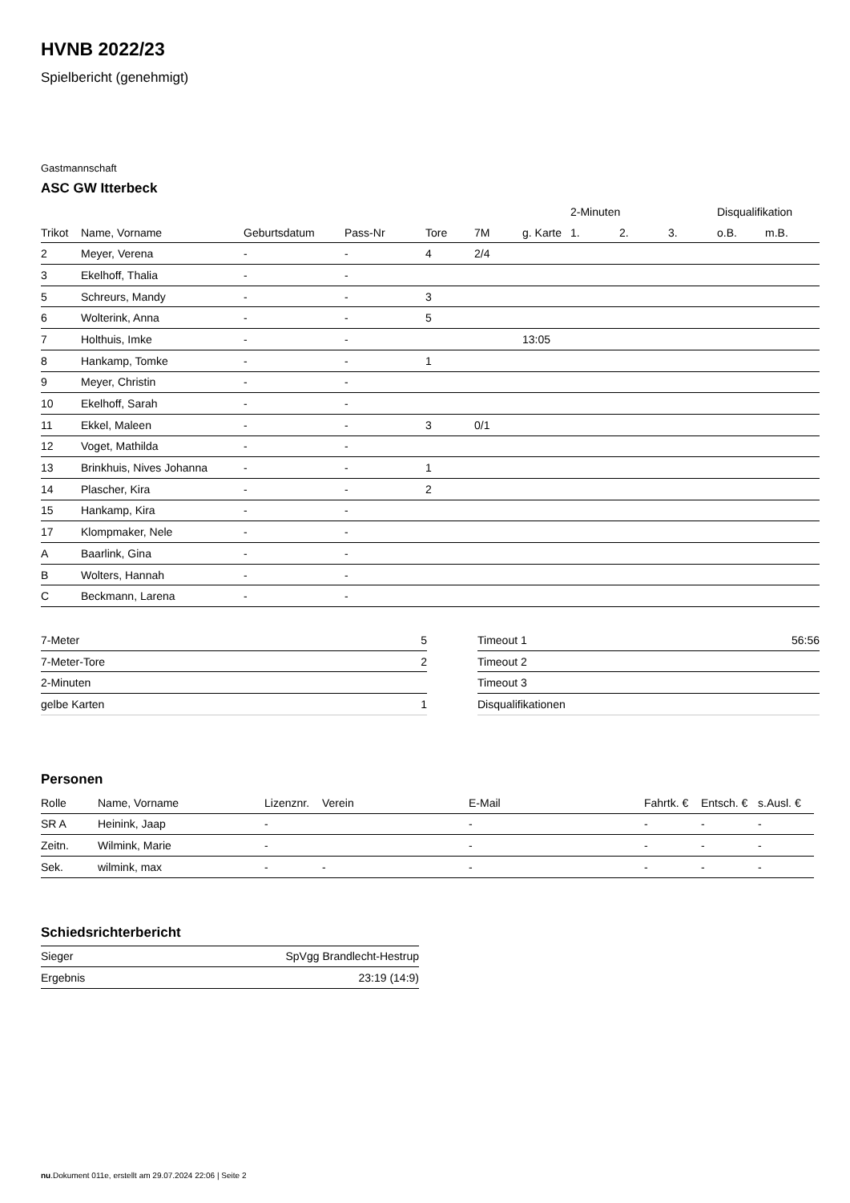HVNB 2022/23
Spielbericht (genehmigt)
Gastmannschaft
ASC GW Itterbeck
| | | | | | | | 2-Minuten | | | Disqualifikation | |
| --- | --- | --- | --- | --- | --- | --- | --- | --- | --- | --- | --- |
| Trikot | Name, Vorname | Geburtsdatum | Pass-Nr | Tore | 7M | g. Karte | 1. | 2. | 3. | o.B. | m.B. |
| 2 | Meyer, Verena | - | - | 4 | 2/4 | | | | | | |
| 3 | Ekelhoff, Thalia | - | - | | | | | | | | |
| 5 | Schreurs, Mandy | - | - | 3 | | | | | | | |
| 6 | Wolterink, Anna | - | - | 5 | | | | | | | |
| 7 | Holthuis, Imke | - | - | | | 13:05 | | | | | |
| 8 | Hankamp, Tomke | - | - | 1 | | | | | | | |
| 9 | Meyer, Christin | - | - | | | | | | | | |
| 10 | Ekelhoff, Sarah | - | - | | | | | | | | |
| 11 | Ekkel, Maleen | - | - | 3 | 0/1 | | | | | | |
| 12 | Voget, Mathilda | - | - | | | | | | | | |
| 13 | Brinkhuis, Nives Johanna | - | - | 1 | | | | | | | |
| 14 | Plascher, Kira | - | - | 2 | | | | | | | |
| 15 | Hankamp, Kira | - | - | | | | | | | | |
| 17 | Klompmaker, Nele | - | - | | | | | | | | |
| A | Baarlink, Gina | - | - | | | | | | | | |
| B | Wolters, Hannah | - | - | | | | | | | | |
| C | Beckmann, Larena | - | - | | | | | | | | |
| 7-Meter | 5 |
| 7-Meter-Tore | 2 |
| 2-Minuten | |
| gelbe Karten | 1 |
| Timeout 1 | 56:56 |
| Timeout 2 | |
| Timeout 3 | |
| Disqualifikationen | |
Personen
| Rolle | Name, Vorname | Lizenznr. | Verein | E-Mail | Fahrtk. € | Entsch. € | s.Ausl. € |
| --- | --- | --- | --- | --- | --- | --- | --- |
| SR A | Heinink, Jaap | - | | - | - | - | - |
| Zeitn. | Wilmink, Marie | - | | - | - | - | - |
| Sek. | wilmink, max | - | - | - | - | - | - |
Schiedsrichterbericht
| Sieger | SpVgg Brandlecht-Hestrup |
| Ergebnis | 23:19 (14:9) |
nu.Dokument 011e, erstellt am 29.07.2024 22:06 | Seite 2